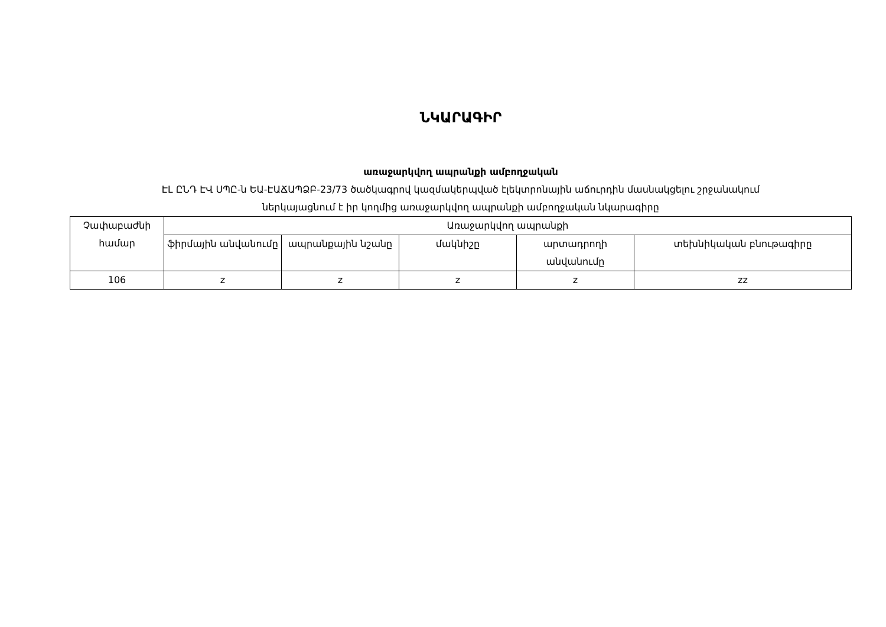ՆԿԱՐԱԳԻՐ
առաջարկվող ապրանքի ամբողջական
ԷԼ ԸՆԴ ԷՎ ՍՊԸ-ն ԵԱ-ԷԱՃԱՊՁԲ-23/73 ծածկագրով կազմակերպված էլեկտրոնային աճուրդին մասնակցելու շրջանակում
ներկայացնում է իր կողմից առաջարկվող ապրանքի ամբողջական նկարագիրը
| Չափաբաժնի համար | Առաջարկվող ապրանքի | | | | |
| --- | --- | --- | --- | --- | --- |
| | ֆիրմային անվանումը | ապրանքային նշանը | մակնիշը | արտադրողի անվանումը | տեխնիկական բնութագիրը |
| 106 | z | z | z | z | zz |